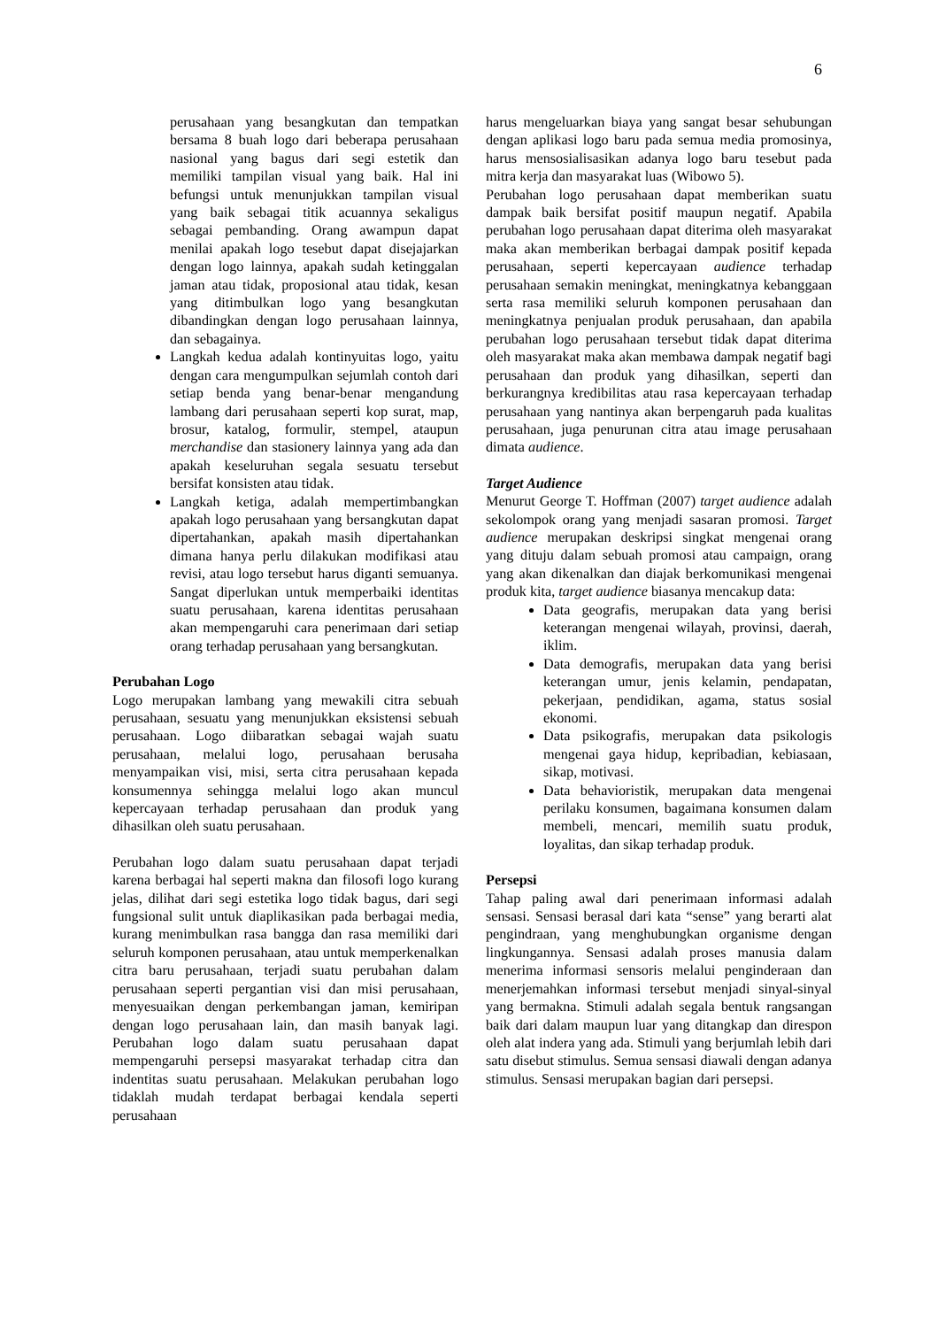6
perusahaan yang besangkutan dan tempatkan bersama 8 buah logo dari beberapa perusahaan nasional yang bagus dari segi estetik dan memiliki tampilan visual yang baik. Hal ini befungsi untuk menunjukkan tampilan visual yang baik sebagai titik acuannya sekaligus sebagai pembanding. Orang awampun dapat menilai apakah logo tesebut dapat disejajarkan dengan logo lainnya, apakah sudah ketinggalan jaman atau tidak, proposional atau tidak, kesan yang ditimbulkan logo yang besangkutan dibandingkan dengan logo perusahaan lainnya, dan sebagainya.
Langkah kedua adalah kontinyuitas logo, yaitu dengan cara mengumpulkan sejumlah contoh dari setiap benda yang benar-benar mengandung lambang dari perusahaan seperti kop surat, map, brosur, katalog, formulir, stempel, ataupun merchandise dan stasionery lainnya yang ada dan apakah keseluruhan segala sesuatu tersebut bersifat konsisten atau tidak.
Langkah ketiga, adalah mempertimbangkan apakah logo perusahaan yang bersangkutan dapat dipertahankan, apakah masih dipertahankan dimana hanya perlu dilakukan modifikasi atau revisi, atau logo tersebut harus diganti semuanya. Sangat diperlukan untuk memperbaiki identitas suatu perusahaan, karena identitas perusahaan akan mempengaruhi cara penerimaan dari setiap orang terhadap perusahaan yang bersangkutan.
Perubahan Logo
Logo merupakan lambang yang mewakili citra sebuah perusahaan, sesuatu yang menunjukkan eksistensi sebuah perusahaan. Logo diibaratkan sebagai wajah suatu perusahaan, melalui logo, perusahaan berusaha menyampaikan visi, misi, serta citra perusahaan kepada konsumennya sehingga melalui logo akan muncul kepercayaan terhadap perusahaan dan produk yang dihasilkan oleh suatu perusahaan.
Perubahan logo dalam suatu perusahaan dapat terjadi karena berbagai hal seperti makna dan filosofi logo kurang jelas, dilihat dari segi estetika logo tidak bagus, dari segi fungsional sulit untuk diaplikasikan pada berbagai media, kurang menimbulkan rasa bangga dan rasa memiliki dari seluruh komponen perusahaan, atau untuk memperkenalkan citra baru perusahaan, terjadi suatu perubahan dalam perusahaan seperti pergantian visi dan misi perusahaan, menyesuaikan dengan perkembangan jaman, kemiripan dengan logo perusahaan lain, dan masih banyak lagi. Perubahan logo dalam suatu perusahaan dapat mempengaruhi persepsi masyarakat terhadap citra dan indentitas suatu perusahaan. Melakukan perubahan logo tidaklah mudah terdapat berbagai kendala seperti perusahaan
harus mengeluarkan biaya yang sangat besar sehubungan dengan aplikasi logo baru pada semua media promosinya, harus mensosialisasikan adanya logo baru tesebut pada mitra kerja dan masyarakat luas (Wibowo 5).
Perubahan logo perusahaan dapat memberikan suatu dampak baik bersifat positif maupun negatif. Apabila perubahan logo perusahaan dapat diterima oleh masyarakat maka akan memberikan berbagai dampak positif kepada perusahaan, seperti kepercayaan audience terhadap perusahaan semakin meningkat, meningkatnya kebanggaan serta rasa memiliki seluruh komponen perusahaan dan meningkatnya penjualan produk perusahaan, dan apabila perubahan logo perusahaan tersebut tidak dapat diterima oleh masyarakat maka akan membawa dampak negatif bagi perusahaan dan produk yang dihasilkan, seperti dan berkurangnya kredibilitas atau rasa kepercayaan terhadap perusahaan yang nantinya akan berpengaruh pada kualitas perusahaan, juga penurunan citra atau image perusahaan dimata audience.
Target Audience
Menurut George T. Hoffman (2007) target audience adalah sekolompok orang yang menjadi sasaran promosi. Target audience merupakan deskripsi singkat mengenai orang yang dituju dalam sebuah promosi atau campaign, orang yang akan dikenalkan dan diajak berkomunikasi mengenai produk kita, target audience biasanya mencakup data:
Data geografis, merupakan data yang berisi keterangan mengenai wilayah, provinsi, daerah, iklim.
Data demografis, merupakan data yang berisi keterangan umur, jenis kelamin, pendapatan, pekerjaan, pendidikan, agama, status sosial ekonomi.
Data psikografis, merupakan data psikologis mengenai gaya hidup, kepribadian, kebiasaan, sikap, motivasi.
Data behavioristik, merupakan data mengenai perilaku konsumen, bagaimana konsumen dalam membeli, mencari, memilih suatu produk, loyalitas, dan sikap terhadap produk.
Persepsi
Tahap paling awal dari penerimaan informasi adalah sensasi. Sensasi berasal dari kata “sense” yang berarti alat pengindraan, yang menghubungkan organisme dengan lingkungannya. Sensasi adalah proses manusia dalam menerima informasi sensoris melalui penginderaan dan menerjemahkan informasi tersebut menjadi sinyal-sinyal yang bermakna. Stimuli adalah segala bentuk rangsangan baik dari dalam maupun luar yang ditangkap dan direspon oleh alat indera yang ada. Stimuli yang berjumlah lebih dari satu disebut stimulus. Semua sensasi diawali dengan adanya stimulus. Sensasi merupakan bagian dari persepsi.